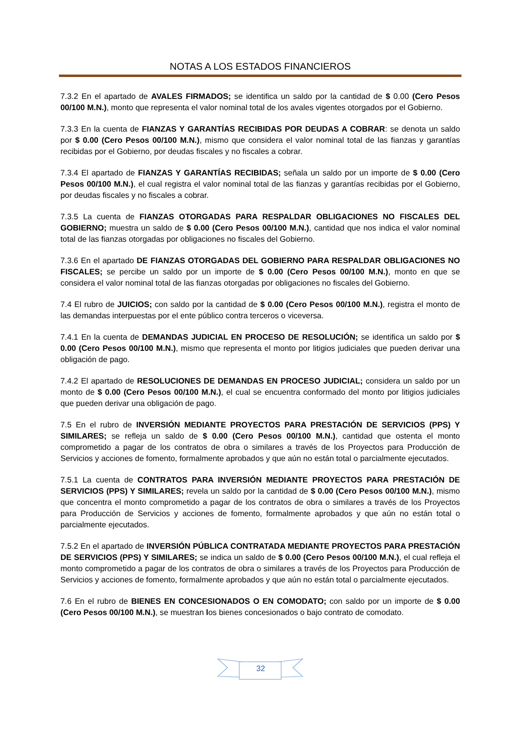NOTAS A LOS ESTADOS FINANCIEROS
7.3.2 En el apartado de AVALES FIRMADOS; se identifica un saldo por la cantidad de $ 0.00 (Cero Pesos 00/100 M.N.), monto que representa el valor nominal total de los avales vigentes otorgados por el Gobierno.
7.3.3 En la cuenta de FIANZAS Y GARANTÍAS RECIBIDAS POR DEUDAS A COBRAR: se denota un saldo por $ 0.00 (Cero Pesos 00/100 M.N.), mismo que considera el valor nominal total de las fianzas y garantías recibidas por el Gobierno, por deudas fiscales y no fiscales a cobrar.
7.3.4 El apartado de FIANZAS Y GARANTÍAS RECIBIDAS; señala un saldo por un importe de $ 0.00 (Cero Pesos 00/100 M.N.), el cual registra el valor nominal total de las fianzas y garantías recibidas por el Gobierno, por deudas fiscales y no fiscales a cobrar.
7.3.5 La cuenta de FIANZAS OTORGADAS PARA RESPALDAR OBLIGACIONES NO FISCALES DEL GOBIERNO; muestra un saldo de $ 0.00 (Cero Pesos 00/100 M.N.), cantidad que nos indica el valor nominal total de las fianzas otorgadas por obligaciones no fiscales del Gobierno.
7.3.6 En el apartado DE FIANZAS OTORGADAS DEL GOBIERNO PARA RESPALDAR OBLIGACIONES NO FISCALES; se percibe un saldo por un importe de $ 0.00 (Cero Pesos 00/100 M.N.), monto en que se considera el valor nominal total de las fianzas otorgadas por obligaciones no fiscales del Gobierno.
7.4 El rubro de JUICIOS; con saldo por la cantidad de $ 0.00 (Cero Pesos 00/100 M.N.), registra el monto de las demandas interpuestas por el ente público contra terceros o viceversa.
7.4.1 En la cuenta de DEMANDAS JUDICIAL EN PROCESO DE RESOLUCIÓN; se identifica un saldo por $ 0.00 (Cero Pesos 00/100 M.N.), mismo que representa el monto por litigios judiciales que pueden derivar una obligación de pago.
7.4.2 El apartado de RESOLUCIONES DE DEMANDAS EN PROCESO JUDICIAL; considera un saldo por un monto de $ 0.00 (Cero Pesos 00/100 M.N.), el cual se encuentra conformado del monto por litigios judiciales que pueden derivar una obligación de pago.
7.5 En el rubro de INVERSIÓN MEDIANTE PROYECTOS PARA PRESTACIÓN DE SERVICIOS (PPS) Y SIMILARES; se refleja un saldo de $ 0.00 (Cero Pesos 00/100 M.N.), cantidad que ostenta el monto comprometido a pagar de los contratos de obra o similares a través de los Proyectos para Producción de Servicios y acciones de fomento, formalmente aprobados y que aún no están total o parcialmente ejecutados.
7.5.1 La cuenta de CONTRATOS PARA INVERSIÓN MEDIANTE PROYECTOS PARA PRESTACIÓN DE SERVICIOS (PPS) Y SIMILARES; revela un saldo por la cantidad de $ 0.00 (Cero Pesos 00/100 M.N.), mismo que concentra el monto comprometido a pagar de los contratos de obra o similares a través de los Proyectos para Producción de Servicios y acciones de fomento, formalmente aprobados y que aún no están total o parcialmente ejecutados.
7.5.2 En el apartado de INVERSIÓN PÚBLICA CONTRATADA MEDIANTE PROYECTOS PARA PRESTACIÓN DE SERVICIOS (PPS) Y SIMILARES; se indica un saldo de $ 0.00 (Cero Pesos 00/100 M.N.), el cual refleja el monto comprometido a pagar de los contratos de obra o similares a través de los Proyectos para Producción de Servicios y acciones de fomento, formalmente aprobados y que aún no están total o parcialmente ejecutados.
7.6 En el rubro de BIENES EN CONCESIONADOS O EN COMODATO; con saldo por un importe de $ 0.00 (Cero Pesos 00/100 M.N.), se muestran los bienes concesionados o bajo contrato de comodato.
32